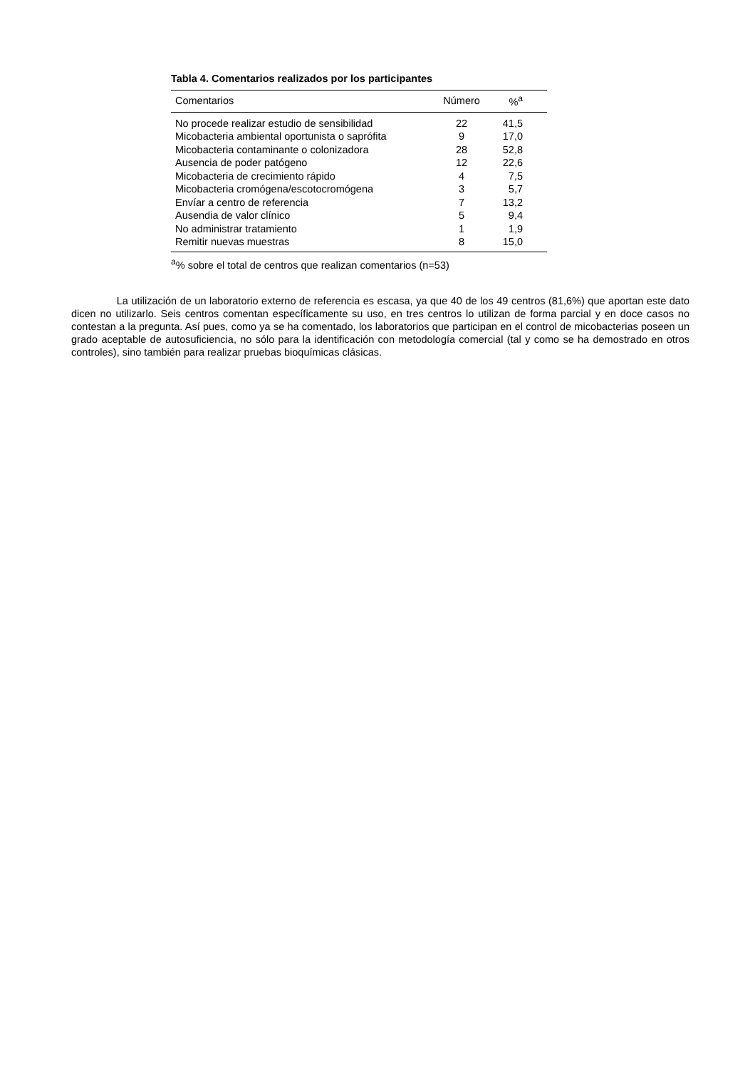Tabla 4. Comentarios realizados por los participantes
| Comentarios | Número | %<sup>a</sup> |
| --- | --- | --- |
| No procede realizar estudio de sensibilidad | 22 | 41,5 |
| Micobacteria ambiental oportunista o saprófita | 9 | 17,0 |
| Micobacteria contaminante o colonizadora | 28 | 52,8 |
| Ausencia de poder patógeno | 12 | 22,6 |
| Micobacteria de crecimiento rápido | 4 | 7,5 |
| Micobacteria cromógena/escotocromógena | 3 | 5,7 |
| Envíar a centro de referencia | 7 | 13,2 |
| Ausendia de valor clínico | 5 | 9,4 |
| No administrar tratamiento | 1 | 1,9 |
| Remitir nuevas muestras | 8 | 15,0 |
<sup>a</sup>% sobre el total de centros que realizan comentarios (n=53)
La utilización de un laboratorio externo de referencia es escasa, ya que 40 de los 49 centros (81,6%) que aportan este dato dicen no utilizarlo. Seis centros comentan específicamente su uso, en tres centros lo utilizan de forma parcial y en doce casos no contestan a la pregunta. Así pues, como ya se ha comentado, los laboratorios que participan en el control de micobacterias poseen un grado aceptable de autosuficiencia, no sólo para la identificación con metodología comercial (tal y como se ha demostrado en otros controles), sino también para realizar pruebas bioquímicas clásicas.